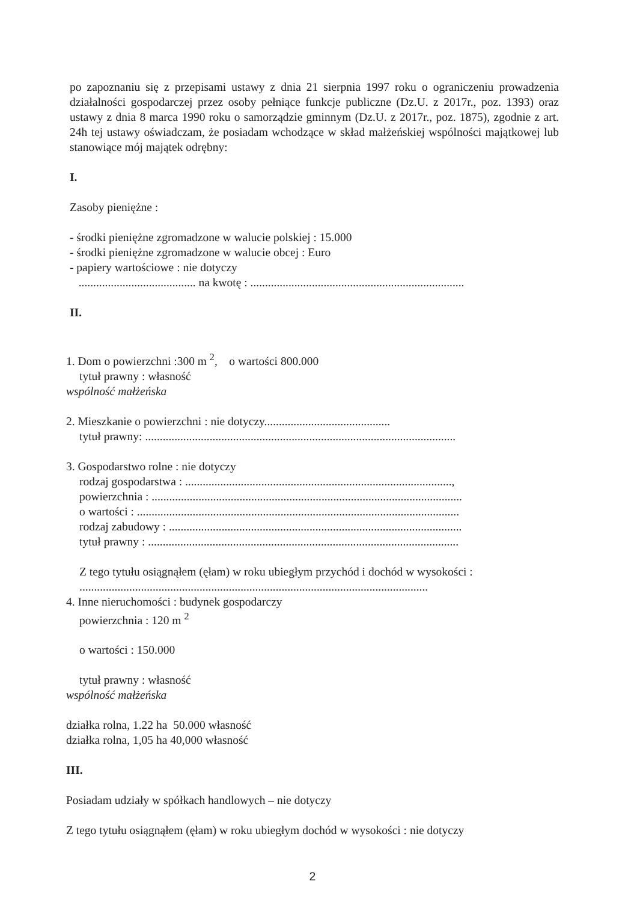po zapoznaniu się z przepisami ustawy z dnia 21 sierpnia 1997 roku o ograniczeniu prowadzenia działalności gospodarczej przez osoby pełniące funkcje publiczne (Dz.U. z 2017r., poz. 1393) oraz ustawy z dnia 8 marca 1990 roku o samorządzie gminnym (Dz.U. z 2017r., poz. 1875), zgodnie z art. 24h tej ustawy oświadczam, że posiadam wchodzące w skład małżeńskiej wspólności majątkowej lub stanowiące mój majątek odrębny:
I.
Zasoby pieniężne :
- środki pieniężne zgromadzone w walucie polskiej : 15.000
- środki pieniężne zgromadzone w walucie obcej : Euro
- papiery wartościowe : nie dotyczy
........................................ na kwotę : .........................................................................
II.
1. Dom o powierzchni :300 m <sup>2</sup>, o wartości 800.000
tytuł prawny : własność
wspólność małżeńska
2. Mieszkanie o powierzchni : nie dotyczy...........................................
tytuł prawny: ..........................................................................................................
3. Gospodarstwo rolne : nie dotyczy
rodzaj gospodarstwa : ...........................................................................................,
powierzchnia : ..........................................................................................................
o wartości : ..............................................................................................................
rodzaj zabudowy : ....................................................................................................
tytuł prawny : ..........................................................................................................
Z tego tytułu osiągnąłem (ęłam) w roku ubiegłym przychód i dochód w wysokości :
.......................................................................................................................
4. Inne nieruchomości : budynek gospodarczy
powierzchnia : 120 m <sup>2</sup>
o wartości : 150.000
tytuł prawny : własność
wspólność małżeńska
działka rolna, 1.22 ha 50.000 własność
działka rolna, 1,05 ha 40,000 własność
III.
Posiadam udziały w spółkach handlowych – nie dotyczy
Z tego tytułu osiągnąłem (ęłam) w roku ubiegłym dochód w wysokości : nie dotyczy
2